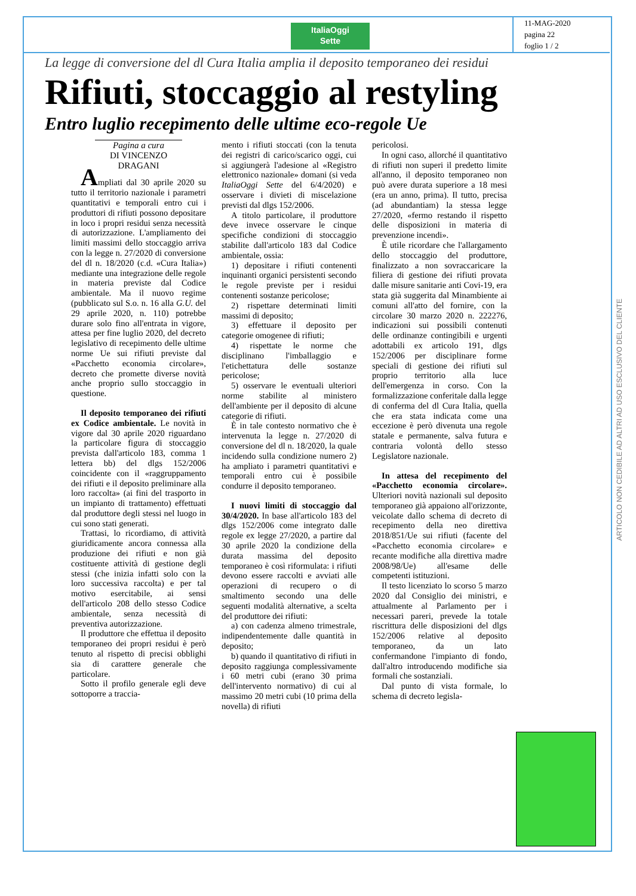ItaliaOggi
Sette
11-MAG-2020
pagina 22
foglio 1 / 2
La legge di conversione del dl Cura Italia amplia il deposito temporaneo dei residui
Rifiuti, stoccaggio al restyling
Entro luglio recepimento delle ultime eco-regole Ue
Pagina a cura
DI VINCENZO DRAGANI
Ampliati dal 30 aprile 2020 su tutto il territorio nazionale i parametri quantitativi e temporali entro cui i produttori di rifiuti possono depositare in loco i propri residui senza necessità di autorizzazione. L'ampliamento dei limiti massimi dello stoccaggio arriva con la legge n. 27/2020 di conversione del dl n. 18/2020 (c.d. «Cura Italia») mediante una integrazione delle regole in materia previste dal Codice ambientale. Ma il nuovo regime (pubblicato sul S.o. n. 16 alla G.U. del 29 aprile 2020, n. 110) potrebbe durare solo fino all'entrata in vigore, attesa per fine luglio 2020, del decreto legislativo di recepimento delle ultime norme Ue sui rifiuti previste dal «Pacchetto economia circolare», decreto che promette diverse novità anche proprio sullo stoccaggio in questione.
Il deposito temporaneo dei rifiuti ex Codice ambientale. Le novità in vigore dal 30 aprile 2020 riguardano la particolare figura di stoccaggio prevista dall'articolo 183, comma 1 lettera bb) del dlgs 152/2006 coincidente con il «raggruppamento dei rifiuti e il deposito preliminare alla loro raccolta» (ai fini del trasporto in un impianto di trattamento) effettuati dal produttore degli stessi nel luogo in cui sono stati generati.
Trattasi, lo ricordiamo, di attività giuridicamente ancora connessa alla produzione dei rifiuti e non già costituente attività di gestione degli stessi (che inizia infatti solo con la loro successiva raccolta) e per tal motivo esercitabile, ai sensi dell'articolo 208 dello stesso Codice ambientale, senza necessità di preventiva autorizzazione.
Il produttore che effettua il deposito temporaneo dei propri residui è però tenuto al rispetto di precisi obblighi sia di carattere generale che particolare.
Sotto il profilo generale egli deve sottoporre a traccia-
mento i rifiuti stoccati (con la tenuta dei registri di carico/scarico oggi, cui si aggiungerà l'adesione al «Registro elettronico nazionale» domani (si veda ItaliaOggi Sette del 6/4/2020) e osservare i divieti di miscelazione previsti dal dlgs 152/2006.
A titolo particolare, il produttore deve invece osservare le cinque specifiche condizioni di stoccaggio stabilite dall'articolo 183 dal Codice ambientale, ossia:
1) depositare i rifiuti contenenti inquinanti organici persistenti secondo le regole previste per i residui contenenti sostanze pericolose;
2) rispettare determinati limiti massimi di deposito;
3) effettuare il deposito per categorie omogenee di rifiuti;
4) rispettate le norme che disciplinano l'imballaggio e l'etichettatura delle sostanze pericolose;
5) osservare le eventuali ulteriori norme stabilite al ministero dell'ambiente per il deposito di alcune categorie di rifiuti.
È in tale contesto normativo che è intervenuta la legge n. 27/2020 di conversione del dl n. 18/2020, la quale incidendo sulla condizione numero 2) ha ampliato i parametri quantitativi e temporali entro cui è possibile condurre il deposito temporaneo.
I nuovi limiti di stoccaggio dal 30/4/2020. In base all'articolo 183 del dlgs 152/2006 come integrato dalle regole ex legge 27/2020, a partire dal 30 aprile 2020 la condizione della durata massima del deposito temporaneo è così riformulata: i rifiuti devono essere raccolti e avviati alle operazioni di recupero o di smaltimento secondo una delle seguenti modalità alternative, a scelta del produttore dei rifiuti:
a) con cadenza almeno trimestrale, indipendentemente dalle quantità in deposito;
b) quando il quantitativo di rifiuti in deposito raggiunga complessivamente i 60 metri cubi (erano 30 prima dell'intervento normativo) di cui al massimo 20 metri cubi (10 prima della novella) di rifiuti
pericolosi.
In ogni caso, allorché il quantitativo di rifiuti non superi il predetto limite all'anno, il deposito temporaneo non può avere durata superiore a 18 mesi (era un anno, prima). Il tutto, precisa (ad abundantiam) la stessa legge 27/2020, «fermo restando il rispetto delle disposizioni in materia di prevenzione incendi».
È utile ricordare che l'allargamento dello stoccaggio del produttore, finalizzato a non sovraccaricare la filiera di gestione dei rifiuti provata dalle misure sanitarie anti Covi-19, era stata già suggerita dal Minambiente ai comuni all'atto del fornire, con la circolare 30 marzo 2020 n. 222276, indicazioni sui possibili contenuti delle ordinanze contingibili e urgenti adottabili ex articolo 191, dlgs 152/2006 per disciplinare forme speciali di gestione dei rifiuti sul proprio territorio alla luce dell'emergenza in corso. Con la formalizzazione conferitale dalla legge di conferma del dl Cura Italia, quella che era stata indicata come una eccezione è però divenuta una regole statale e permanente, salva futura e contraria volontà dello stesso Legislatore nazionale.
In attesa del recepimento del «Pacchetto economia circolare». Ulteriori novità nazionali sul deposito temporaneo già appaiono all'orizzonte, veicolate dallo schema di decreto di recepimento della neo direttiva 2018/851/Ue sui rifiuti (facente del «Pacchetto economia circolare» e recante modifiche alla direttiva madre 2008/98/Ue) all'esame delle competenti istituzioni.
Il testo licenziato lo scorso 5 marzo 2020 dal Consiglio dei ministri, e attualmente al Parlamento per i necessari pareri, prevede la totale riscrittura delle disposizioni del dlgs 152/2006 relative al deposito temporaneo, da un lato confermandone l'impianto di fondo, dall'altro introducendo modifiche sia formali che sostanziali.
Dal punto di vista formale, lo schema di decreto legisla-
ARTICOLO NON CEDIBILE AD ALTRI AD USO ESCLUSIVO DEL CLIENTE